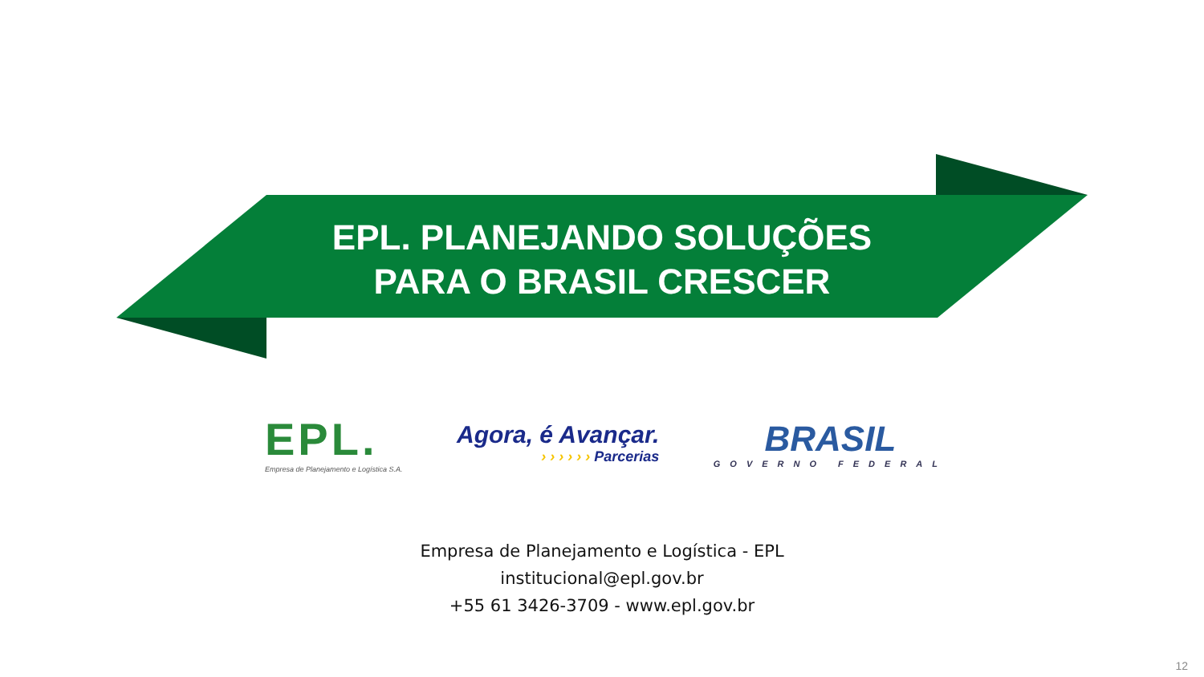EPL. PLANEJANDO SOLUÇÕES
PARA O BRASIL CRESCER
EPL.
Empresa de Planejamento e Logística S.A.
Agora, é Avançar.
› › › › › › Parcerias
BRASIL
GOVERNO FEDERAL
Empresa de Planejamento e Logística - EPL
institucional@epl.gov.br
+55 61 3426-3709 - www.epl.gov.br
12